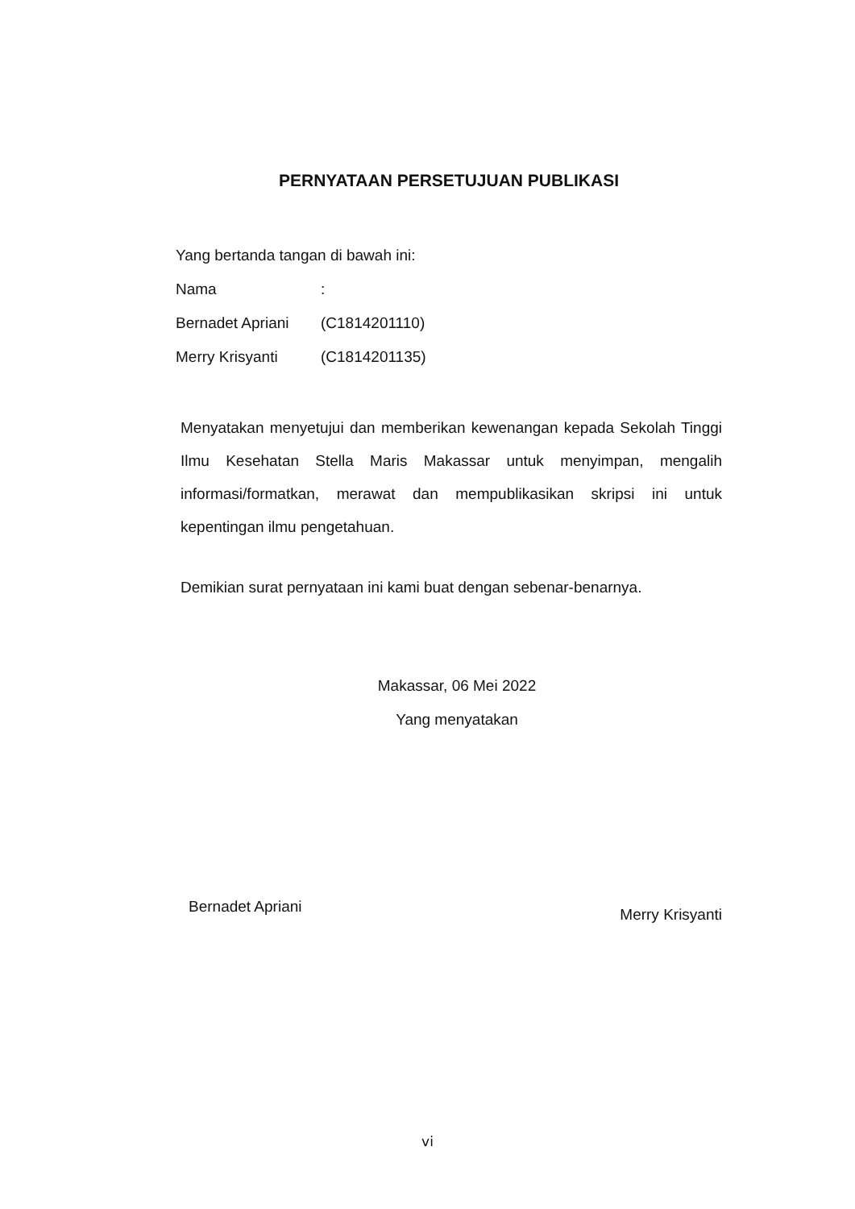PERNYATAAN PERSETUJUAN PUBLIKASI
Yang bertanda tangan di bawah ini:
Nama:
Bernadet Apriani (C1814201110)
Merry Krisyanti (C1814201135)
Menyatakan menyetujui dan memberikan kewenangan kepada Sekolah Tinggi Ilmu Kesehatan Stella Maris Makassar untuk menyimpan, mengalih informasi/formatkan, merawat dan mempublikasikan skripsi ini untuk kepentingan ilmu pengetahuan.
Demikian surat pernyataan ini kami buat dengan sebenar-benarnya.
Makassar, 06 Mei 2022
Yang menyatakan
Bernadet Apriani Merry Krisyanti
vi